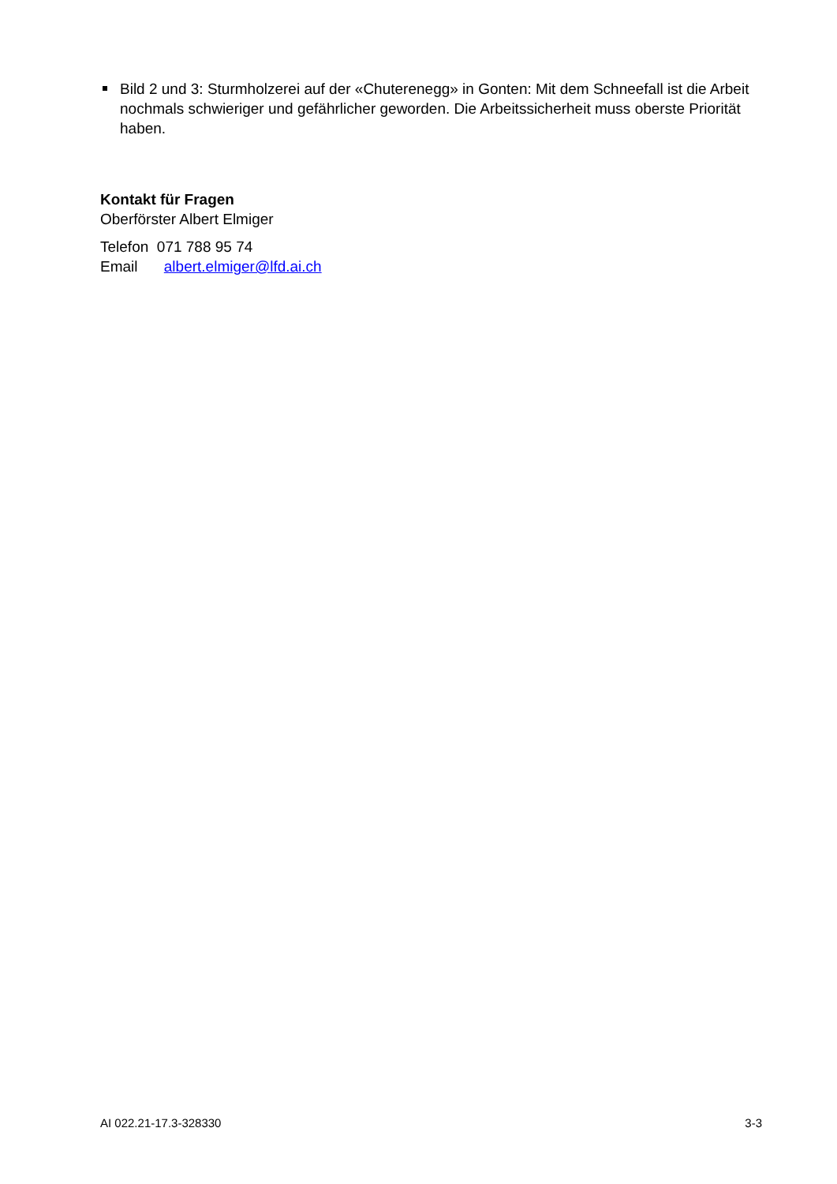Bild 2 und 3: Sturmholzerei auf der «Chuterenegg» in Gonten: Mit dem Schneefall ist die Arbeit nochmals schwieriger und gefährlicher geworden. Die Arbeitssicherheit muss oberste Priorität haben.
Kontakt für Fragen
Oberförster Albert Elmiger
Telefon 071 788 95 74
Email albert.elmiger@lfd.ai.ch
AI 022.21-17.3-328330 3-3